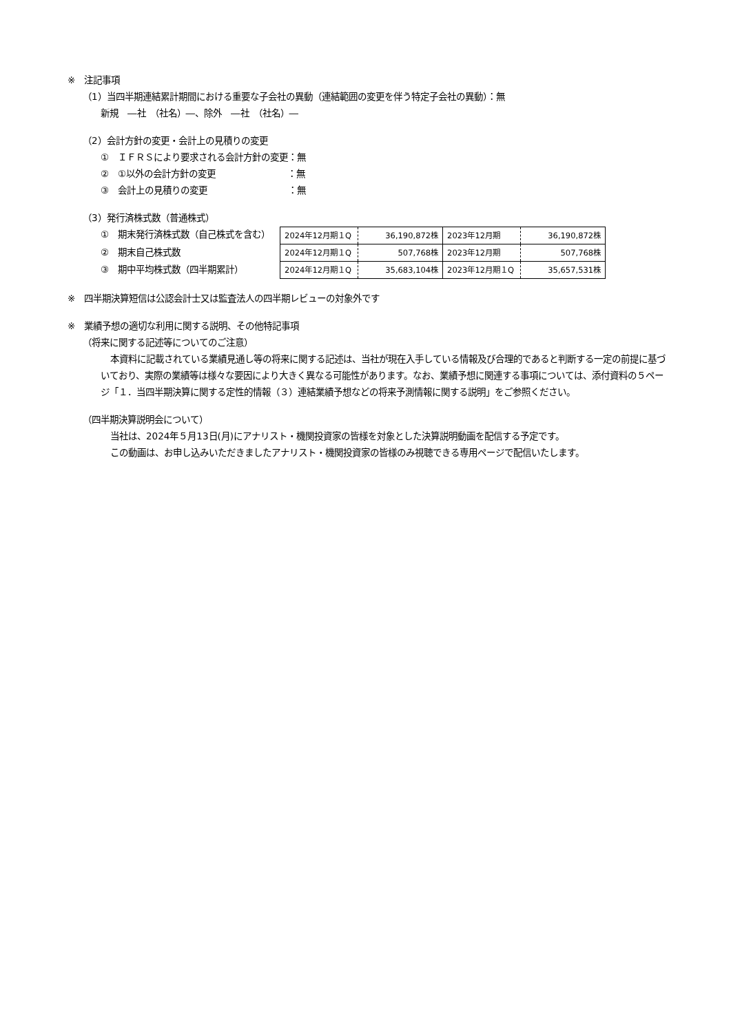※　注記事項
（1）当四半期連結累計期間における重要な子会社の異動（連結範囲の変更を伴う特定子会社の異動）：無
新規　―社　（社名）―、除外　―社　（社名）―
（2）会計方針の変更・会計上の見積りの変更
①　ＩＦＲＳにより要求される会計方針の変更：無
②　①以外の会計方針の変更　　　　　　　　：無
③　会計上の見積りの変更　　　　　　　　　：無
（3）発行済株式数（普通株式）
①　期末発行済株式数（自己株式を含む）
②　期末自己株式数
③　期中平均株式数（四半期累計）
| 2024年12月期１Q | 36,190,872株 | 2023年12月期 | 36,190,872株 |
| 2024年12月期１Q | 507,768株 | 2023年12月期 | 507,768株 |
| 2024年12月期１Q | 35,683,104株 | 2023年12月期１Q | 35,657,531株 |
※　四半期決算短信は公認会計士又は監査法人の四半期レビューの対象外です
※　業績予想の適切な利用に関する説明、その他特記事項
（将来に関する記述等についてのご注意）
本資料に記載されている業績見通し等の将来に関する記述は、当社が現在入手している情報及び合理的であると判断する一定の前提に基づいており、実際の業績等は様々な要因により大きく異なる可能性があります。なお、業績予想に関連する事項については、添付資料の５ページ「１．当四半期決算に関する定性的情報（３）連結業績予想などの将来予測情報に関する説明」をご参照ください。
（四半期決算説明会について）
当社は、2024年５月13日(月)にアナリスト・機関投資家の皆様を対象とした決算説明動画を配信する予定です。
この動画は、お申し込みいただきましたアナリスト・機関投資家の皆様のみ視聴できる専用ページで配信いたします。